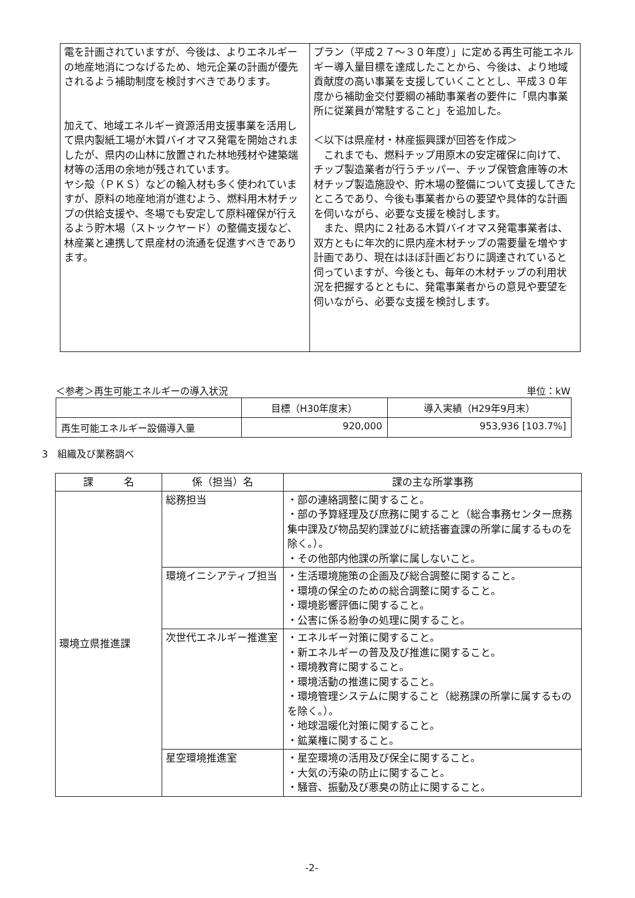| 電を計画されていますが、今後は、よりエネルギーの地産地消につなげるため、地元企業の計画が優先されるよう補助制度を検討すべきであります。 加えて、地域エネルギー資源活用支援事業を活用して県内製紙工場が木質バイオマス発電を開始されましたが、県内の山林に放置された林地残材や建築端材等の活用の余地が残されています。 ヤシ殻（ＰＫＳ）などの輸入材も多く使われていますが、原料の地産地消が進むよう、燃料用木材チップの供給支援や、冬場でも安定して原料確保が行えるよう貯木場（ストックヤード）の整備支援など、林産業と連携して県産材の流通を促進すべきであります。 | プラン（平成２７～３０年度）」に定める再生可能エネルギー導入量目標を達成したことから、今後は、より地域貢献度の高い事業を支援していくこととし、平成３０年度から補助金交付要綱の補助事業者の要件に「県内事業所に従業員が常駐すること」を追加した。 ＜以下は県産材・林産振興課が回答を作成＞ これまでも、燃料チップ用原木の安定確保に向けて、チップ製造業者が行うチッパー、チップ保管倉庫等の木材チップ製造施設や、貯木場の整備について支援してきたところであり、今後も事業者からの要望や具体的な計画を伺いながら、必要な支援を検討します。 また、県内に２社ある木質バイオマス発電事業者は、双方ともに年次的に県内産木材チップの需要量を増やす計画であり、現在はほぼ計画どおりに調達されていると伺っていますが、今後とも、毎年の木材チップの利用状況を把握するとともに、発電事業者からの意見や要望を伺いながら、必要な支援を検討します。 |
＜参考＞再生可能エネルギーの導入状況 単位：kW
| | 目標（H30年度末） | 導入実績（H29年9月末） |
| 再生可能エネルギー設備導入量 | 920,000 | 953,936 [103.7%] |
3　組織及び業務調べ
| 課 名 | 係（担当）名 | 課の主な所掌事務 |
| --- | --- | --- |
| 環境立県推進課 | 総務担当 | ・部の連絡調整に関すること。 ・部の予算経理及び庶務に関すること（総合事務センター庶務集中課及び物品契約課並びに統括審査課の所掌に属するものを除く。）。 ・その他部内他課の所掌に属しないこと。 |
| | 環境イニシアティブ担当 | ・生活環境施策の企画及び総合調整に関すること。 ・環境の保全のための総合調整に関すること。 ・環境影響評価に関すること。 ・公害に係る紛争の処理に関すること。 |
| | 次世代エネルギー推進室 | ・エネルギー対策に関すること。 ・新エネルギーの普及及び推進に関すること。 ・環境教育に関すること。 ・環境活動の推進に関すること。 ・環境管理システムに関すること（総務課の所掌に属するものを除く。）。 ・地球温暖化対策に関すること。 ・鉱業権に関すること。 |
| | 星空環境推進室 | ・星空環境の活用及び保全に関すること。 ・大気の汚染の防止に関すること。 ・騒音、振動及び悪臭の防止に関すること。 |
-2-